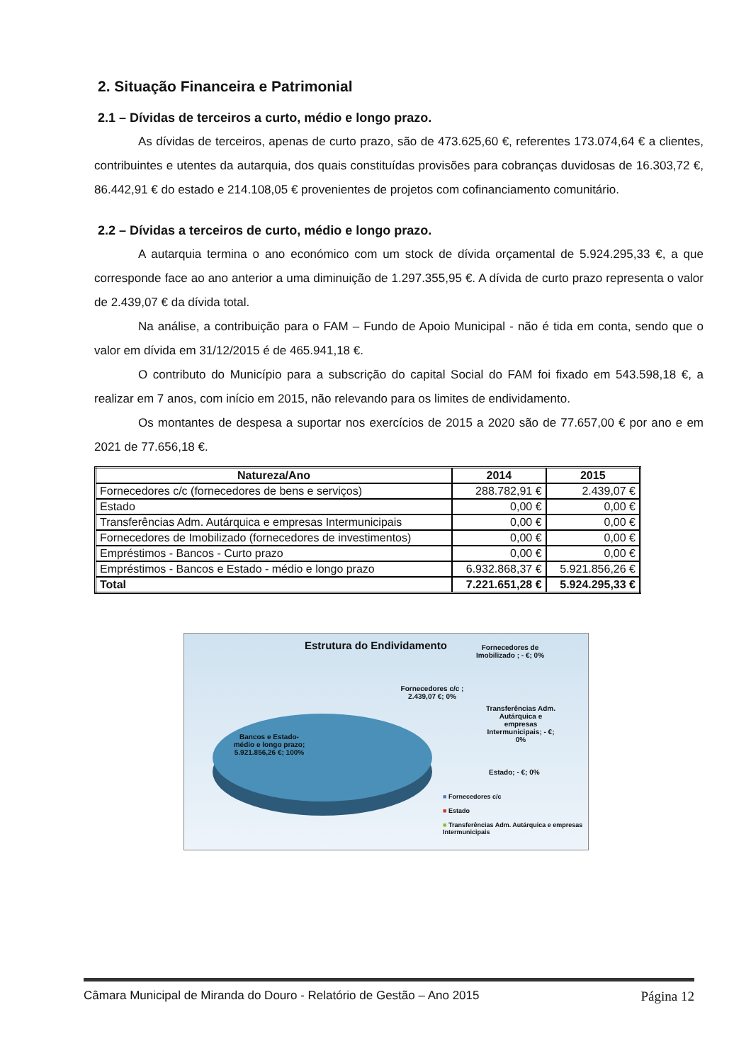2. Situação Financeira e Patrimonial
2.1 – Dívidas de terceiros a curto, médio e longo prazo.
As dívidas de terceiros, apenas de curto prazo, são de 473.625,60 €, referentes 173.074,64 € a clientes, contribuintes e utentes da autarquia, dos quais constituídas provisões para cobranças duvidosas de 16.303,72 €, 86.442,91 € do estado e 214.108,05 € provenientes de projetos com cofinanciamento comunitário.
2.2 – Dívidas a terceiros de curto, médio e longo prazo.
A autarquia termina o ano económico com um stock de dívida orçamental de 5.924.295,33 €, a que corresponde face ao ano anterior a uma diminuição de 1.297.355,95 €. A dívida de curto prazo representa o valor de 2.439,07 € da dívida total.
Na análise, a contribuição para o FAM – Fundo de Apoio Municipal - não é tida em conta, sendo que o valor em dívida em 31/12/2015 é de 465.941,18 €.
O contributo do Município para a subscrição do capital Social do FAM foi fixado em 543.598,18 €, a realizar em 7 anos, com início em 2015, não relevando para os limites de endividamento.
Os montantes de despesa a suportar nos exercícios de 2015 a 2020 são de 77.657,00 € por ano e em 2021 de 77.656,18 €.
| Natureza/Ano | 2014 | 2015 |
| --- | --- | --- |
| Fornecedores c/c (fornecedores de bens e serviços) | 288.782,91 € | 2.439,07 € |
| Estado | 0,00 € | 0,00 € |
| Transferências Adm. Autárquica e empresas Intermunicipais | 0,00 € | 0,00 € |
| Fornecedores de Imobilizado (fornecedores de investimentos) | 0,00 € | 0,00 € |
| Empréstimos - Bancos - Curto prazo | 0,00 € | 0,00 € |
| Empréstimos - Bancos e Estado - médio e longo prazo | 6.932.868,37 € | 5.921.856,26 € |
| Total | 7.221.651,28 € | 5.924.295,33 € |
Estrutura do Endividamento
Fornecedores de Imobilizado ; - €; 0%
Fornecedores c/c ; 2.439,07 €; 0%
Transferências Adm. Autárquica e empresas Intermunicipais; - €; 0%
Estado; - €; 0%
Bancos e Estado- médio e longo prazo; 5.921.856,26 €; 100%
■ Fornecedores c/c
■ Estado
■ Transferências Adm. Autárquica e empresas Intermunicipais
Câmara Municipal de Miranda do Douro - Relatório de Gestão – Ano 2015 Página 12